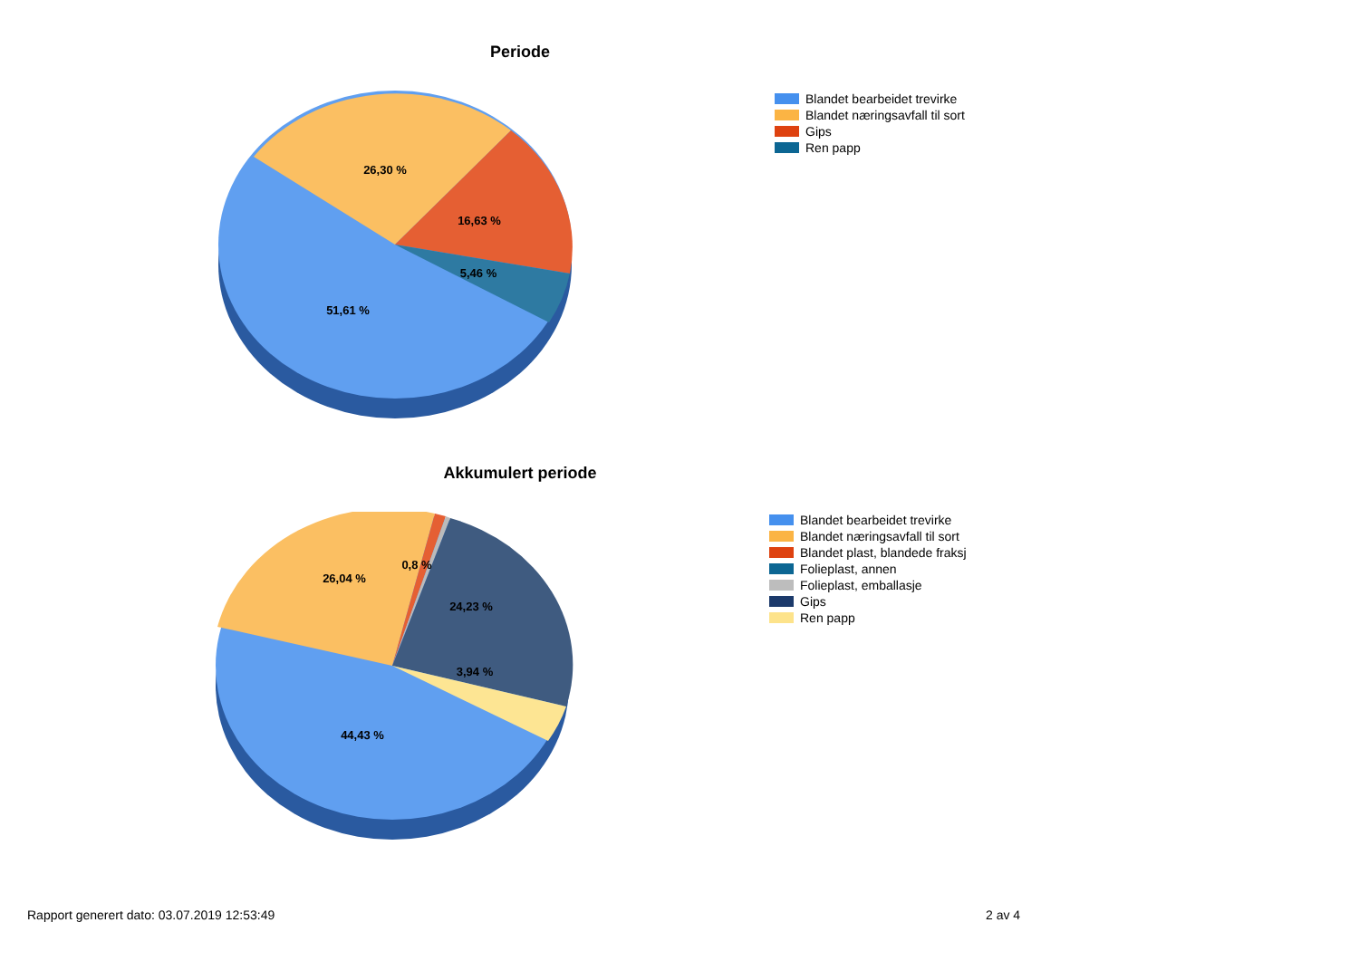Periode
26,30 %
16,63 %
5,46 %
51,61 %
Blandet bearbeidet trevirke
Blandet næringsavfall til sort
Gips
Ren papp
Akkumulert periode
26,04 %
0,8 %
24,23 %
3,94 %
44,43 %
Blandet bearbeidet trevirke
Blandet næringsavfall til sort
Blandet plast, blandede fraksj
Folieplast, annen
Folieplast, emballasje
Gips
Ren papp
Rapport generert dato: 03.07.2019 12:53:49
2 av 4